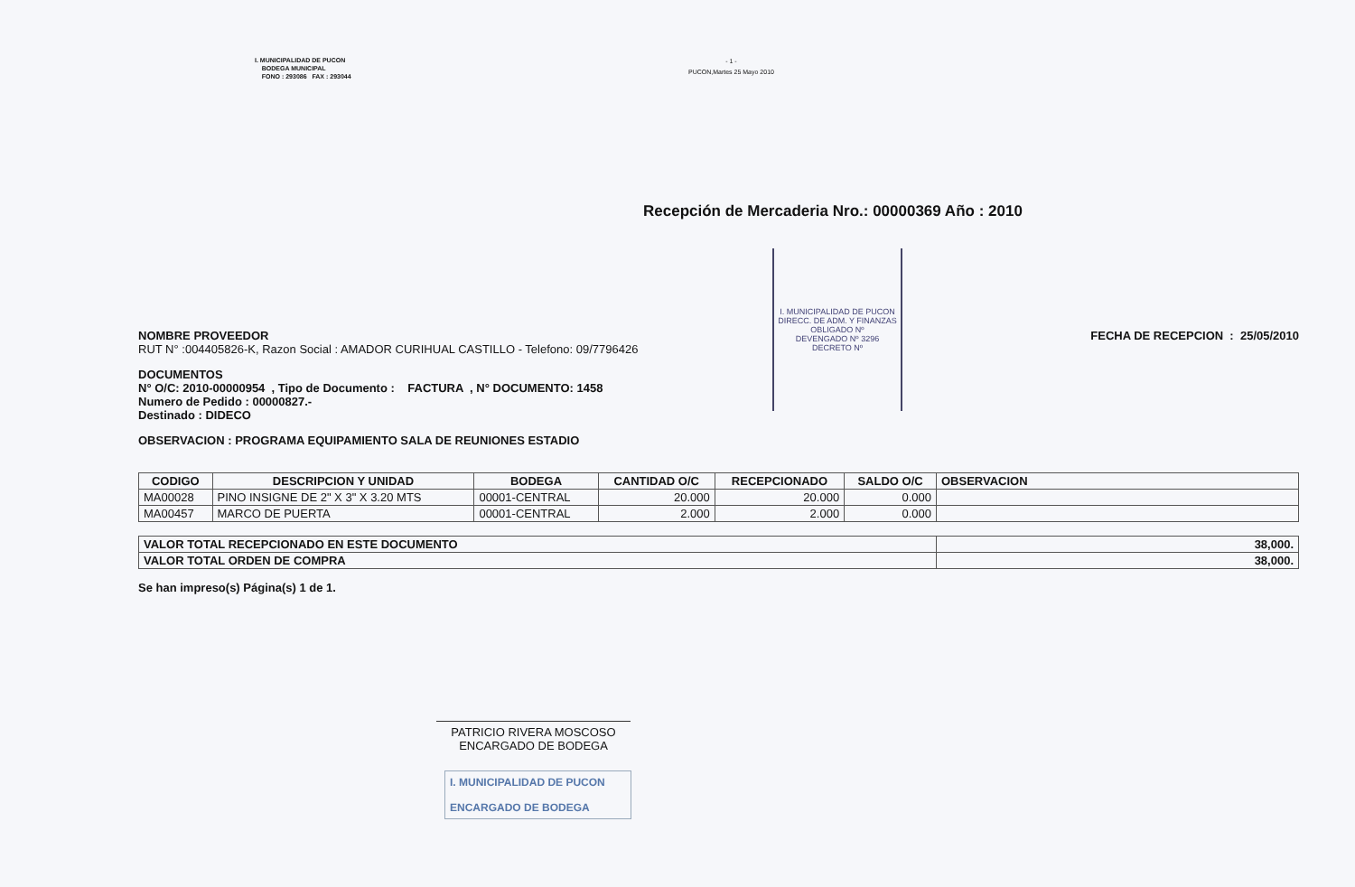I. MUNICIPALIDAD DE PUCON
BODEGA MUNICIPAL
FONO : 293086 FAX : 293044
- 1 -
PUCON,Martes 25 Mayo 2010
Recepción de Mercaderia Nro.: 00000369 Año : 2010
I. MUNICIPALIDAD DE PUCON
DIRECC. DE ADM. Y FINANZAS
OBLIGADO Nº
DEVENGADO Nº 3296
DECRETO Nº
NOMBRE PROVEEDOR
RUT N° :004405826-K, Razon Social : AMADOR CURIHUAL CASTILLO - Telefono: 09/7796426
FECHA DE RECEPCION : 25/05/2010
DOCUMENTOS
N° O/C: 2010-00000954 , Tipo de Documento : FACTURA , N° DOCUMENTO: 1458
Numero de Pedido : 00000827.-
Destinado : DIDECO
OBSERVACION : PROGRAMA EQUIPAMIENTO SALA DE REUNIONES ESTADIO
| CODIGO | DESCRIPCION Y UNIDAD | BODEGA | CANTIDAD O/C | RECEPCIONADO | SALDO O/C | OBSERVACION |
| --- | --- | --- | --- | --- | --- | --- |
| MA00028 | PINO INSIGNE DE 2" X 3" X 3.20 MTS | 00001-CENTRAL | 20.000 | 20.000 | 0.000 | |
| MA00457 | MARCO DE PUERTA | 00001-CENTRAL | 2.000 | 2.000 | 0.000 | |
| VALOR TOTAL RECEPCIONADO EN ESTE DOCUMENTO | 38,000. |
| VALOR TOTAL ORDEN DE COMPRA | 38,000. |
Se han impreso(s) Página(s) 1 de 1.
PATRICIO RIVERA MOSCOSO
ENCARGADO DE BODEGA
I. MUNICIPALIDAD DE PUCON
ENCARGADO DE BODEGA